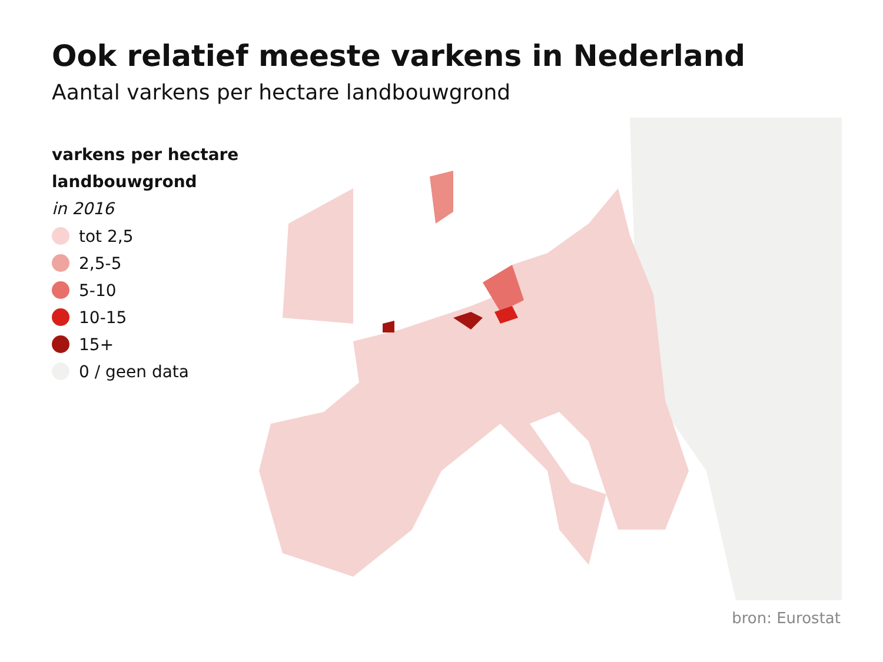Ook relatief meeste varkens in Nederland
Aantal varkens per hectare landbouwgrond
varkens per hectare
landbouwgrond
in 2016
tot 2,5
2,5-5
5-10
10-15
15+
0 / geen data
bron: Eurostat